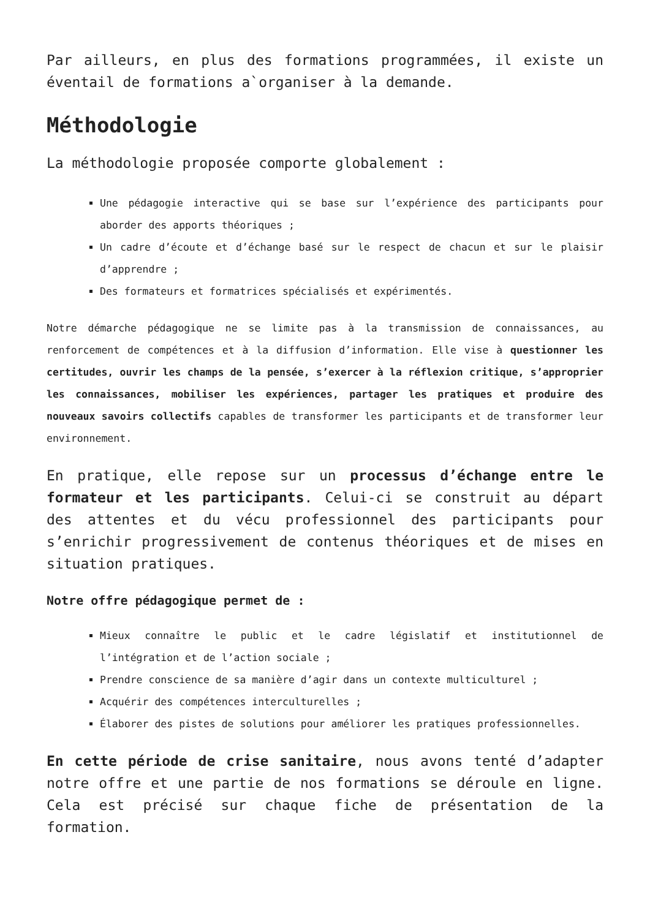Par ailleurs, en plus des formations programmées, il existe un éventail de formations a`organiser à la demande.
Méthodologie
La méthodologie proposée comporte globalement :
Une pédagogie interactive qui se base sur l’expérience des participants pour aborder des apports théoriques ;
Un cadre d’écoute et d’échange basé sur le respect de chacun et sur le plaisir d’apprendre ;
Des formateurs et formatrices spécialisés et expérimentés.
Notre démarche pédagogique ne se limite pas à la transmission de connaissances, au renforcement de compétences et à la diffusion d’information. Elle vise à questionner les certitudes, ouvrir les champs de la pensée, s’exercer à la réflexion critique, s’approprier les connaissances, mobiliser les expériences, partager les pratiques et produire des nouveaux savoirs collectifs capables de transformer les participants et de transformer leur environnement.
En pratique, elle repose sur un processus d’échange entre le formateur et les participants. Celui-ci se construit au départ des attentes et du vécu professionnel des participants pour s’enrichir progressivement de contenus théoriques et de mises en situation pratiques.
Notre offre pédagogique permet de :
Mieux connaître le public et le cadre législatif et institutionnel de l’intégration et de l’action sociale ;
Prendre conscience de sa manière d’agir dans un contexte multiculturel ;
Acquérir des compétences interculturelles ;
Élaborer des pistes de solutions pour améliorer les pratiques professionnelles.
En cette période de crise sanitaire, nous avons tenté d’adapter notre offre et une partie de nos formations se déroule en ligne. Cela est précisé sur chaque fiche de présentation de la formation.